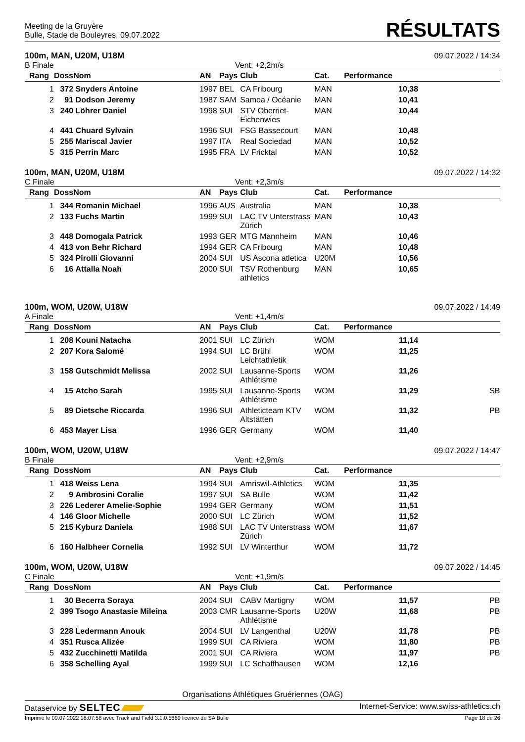Meeting de la Gruyère
Bulle, Stade de Bouleyres, 09.07.2022
RÉSULTATS
100m, MAN, U20M, U18M 09.07.2022 / 14:34
B Finale Vent: +2,2m/s
| Rang | Doss | Nom | AN | Pays | Club | Cat. | Performance | |
| --- | --- | --- | --- | --- | --- | --- | --- | --- |
| 1 | 372 | Snyders Antoine | 1997 | BEL | CA Fribourg | MAN | 10,38 | |
| 2 | 91 | Dodson Jeremy | 1987 | SAM | Samoa / Océanie | MAN | 10,41 | |
| 3 | 240 | Löhrer Daniel | 1998 | SUI | STV Oberriet-Eichenwies | MAN | 10,44 | |
| 4 | 441 | Chuard Sylvain | 1996 | SUI | FSG Bassecourt | MAN | 10,48 | |
| 5 | 255 | Mariscal Javier | 1997 | ITA | Real Sociedad | MAN | 10,52 | |
| 5 | 315 | Perrin Marc | 1995 | FRA | LV Fricktal | MAN | 10,52 | |
100m, MAN, U20M, U18M 09.07.2022 / 14:32
C Finale Vent: +2,3m/s
| Rang | Doss | Nom | AN | Pays | Club | Cat. | Performance | |
| --- | --- | --- | --- | --- | --- | --- | --- | --- |
| 1 | 344 | Romanin Michael | 1996 | AUS | Australia | MAN | 10,38 | |
| 2 | 133 | Fuchs Martin | 1999 | SUI | LAC TV Unterstrass Zürich | MAN | 10,43 | |
| 3 | 448 | Domogala Patrick | 1993 | GER | MTG Mannheim | MAN | 10,46 | |
| 4 | 413 | von Behr Richard | 1994 | GER | CA Fribourg | MAN | 10,48 | |
| 5 | 324 | Pirolli Giovanni | 2004 | SUI | US Ascona atletica | U20M | 10,56 | |
| 6 | 16 | Attalla Noah | 2000 | SUI | TSV Rothenburg athletics | MAN | 10,65 | |
100m, WOM, U20W, U18W 09.07.2022 / 14:49
A Finale Vent: +1,4m/s
| Rang | Doss | Nom | AN | Pays | Club | Cat. | Performance | |
| --- | --- | --- | --- | --- | --- | --- | --- | --- |
| 1 | 208 | Kouni Natacha | 2001 | SUI | LC Zürich | WOM | 11,14 | |
| 2 | 207 | Kora Salomé | 1994 | SUI | LC Brühl Leichtathletik | WOM | 11,25 | |
| 3 | 158 | Gutschmidt Melissa | 2002 | SUI | Lausanne-Sports Athlétisme | WOM | 11,26 | |
| 4 | 15 | Atcho Sarah | 1995 | SUI | Lausanne-Sports Athlétisme | WOM | 11,29 | SB |
| 5 | 89 | Dietsche Riccarda | 1996 | SUI | Athleticteam KTV Altstätten | WOM | 11,32 | PB |
| 6 | 453 | Mayer Lisa | 1996 | GER | Germany | WOM | 11,40 | |
100m, WOM, U20W, U18W 09.07.2022 / 14:47
B Finale Vent: +2,9m/s
| Rang | Doss | Nom | AN | Pays | Club | Cat. | Performance | |
| --- | --- | --- | --- | --- | --- | --- | --- | --- |
| 1 | 418 | Weiss Lena | 1994 | SUI | Amriswil-Athletics | WOM | 11,35 | |
| 2 | 9 | Ambrosini Coralie | 1997 | SUI | SA Bulle | WOM | 11,42 | |
| 3 | 226 | Lederer Amelie-Sophie | 1994 | GER | Germany | WOM | 11,51 | |
| 4 | 146 | Gloor Michelle | 2000 | SUI | LC Zürich | WOM | 11,52 | |
| 5 | 215 | Kyburz Daniela | 1988 | SUI | LAC TV Unterstrass Zürich | WOM | 11,67 | |
| 6 | 160 | Halbheer Cornelia | 1992 | SUI | LV Winterthur | WOM | 11,72 | |
100m, WOM, U20W, U18W 09.07.2022 / 14:45
C Finale Vent: +1,9m/s
| Rang | Doss | Nom | AN | Pays | Club | Cat. | Performance | |
| --- | --- | --- | --- | --- | --- | --- | --- | --- |
| 1 | 30 | Becerra Soraya | 2004 | SUI | CABV Martigny | WOM | 11,57 | PB |
| 2 | 399 | Tsogo Anastasie Mileina | 2003 | CMR | Lausanne-Sports Athlétisme | U20W | 11,68 | PB |
| 3 | 228 | Ledermann Anouk | 2004 | SUI | LV Langenthal | U20W | 11,78 | PB |
| 4 | 351 | Rusca Alizée | 1999 | SUI | CA Riviera | WOM | 11,80 | PB |
| 5 | 432 | Zucchinetti Matilda | 2001 | SUI | CA Riviera | WOM | 11,97 | PB |
| 6 | 358 | Schelling Ayal | 1999 | SUI | LC Schaffhausen | WOM | 12,16 | |
Organisations Athlétiques Gruériennes (OAG)
Dataservice by SELTEC Internet-Service: www.swiss-athletics.ch
Imprimé le 09.07.2022 18:07:58 avec Track and Field 3.1.0.5869 licence de SA Bulle Page 18 de 26